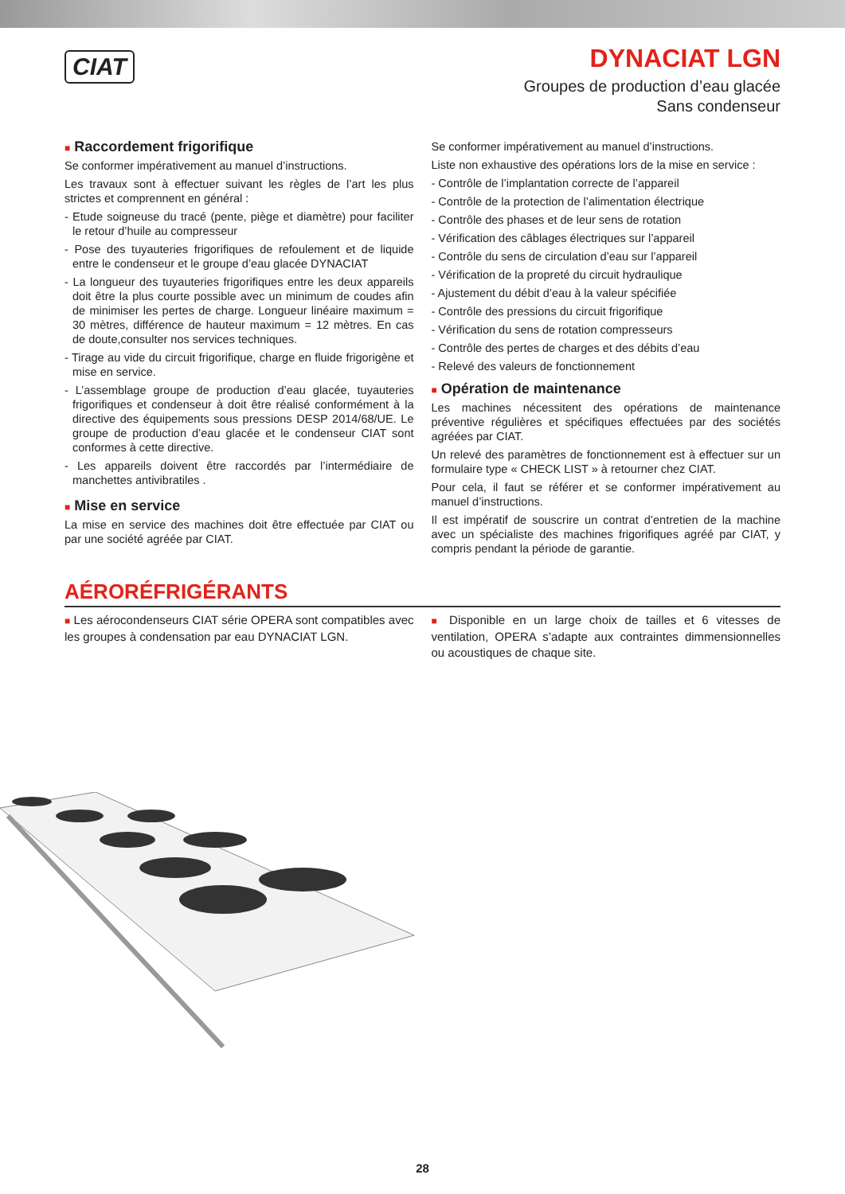CIAT
DYNACIAT LGN
Groupes de production d’eau glacée
Sans condenseur
■ Raccordement frigorifique
Se conformer impérativement au manuel d’instructions.
Les travaux sont à effectuer suivant les règles de l’art les plus strictes et comprennent en général :
- Etude soigneuse du tracé (pente, piège et diamètre) pour faciliter le retour d’huile au compresseur
- Pose des tuyauteries frigorifiques de refoulement et de liquide entre le condenseur et le groupe d’eau glacée DYNACIAT
- La longueur des tuyauteries frigorifiques entre les deux appareils doit être la plus courte possible avec un minimum de coudes afin de minimiser les pertes de charge. Longueur linéaire maximum = 30 mètres, différence de hauteur maximum = 12 mètres. En cas de doute,consulter nos services techniques.
- Tirage au vide du circuit frigorifique, charge en fluide frigorigène et mise en service.
- L’assemblage groupe de production d’eau glacée, tuyauteries frigorifiques et condenseur à doit être réalisé conformément à la directive des équipements sous pressions DESP 2014/68/UE. Le groupe de production d’eau glacée et le condenseur CIAT sont conformes à cette directive.
- Les appareils doivent être raccordés par l’intermédiaire de manchettes antivibratiles .
■ Mise en service
La mise en service des machines doit être effectuée par CIAT ou par une société agréée par CIAT.
Se conformer impérativement au manuel d’instructions.
Liste non exhaustive des opérations lors de la mise en service :
- Contrôle de l’implantation correcte de l’appareil
- Contrôle de la protection de l’alimentation électrique
- Contrôle des phases et de leur sens de rotation
- Vérification des câblages électriques sur l’appareil
- Contrôle du sens de circulation d’eau sur l’appareil
- Vérification de la propreté du circuit hydraulique
- Ajustement du débit d’eau à la valeur spécifiée
- Contrôle des pressions du circuit frigorifique
- Vérification du sens de rotation compresseurs
- Contrôle des pertes de charges et des débits d’eau
- Relevé des valeurs de fonctionnement
■ Opération de maintenance
Les machines nécessitent des opérations de maintenance préventive régulières et spécifiques effectuées par des sociétés agréées par CIAT.
Un relevé des paramètres de fonctionnement est à effectuer sur un formulaire type « CHECK LIST » à retourner chez CIAT.
Pour cela, il faut se référer et se conformer impérativement au manuel d’instructions.
Il est impératif de souscrire un contrat d’entretien de la machine avec un spécialiste des machines frigorifiques agréé par CIAT, y compris pendant la période de garantie.
AÉRORÉFRIGÉRANTS
■ Les aérocondenseurs CIAT série OPERA sont compatibles avec les groupes à condensation par eau DYNACIAT LGN.
■ Disponible en un large choix de tailles et 6 vitesses de ventilation, OPERA s’adapte aux contraintes dimmensionnelles ou acoustiques de chaque site.
28